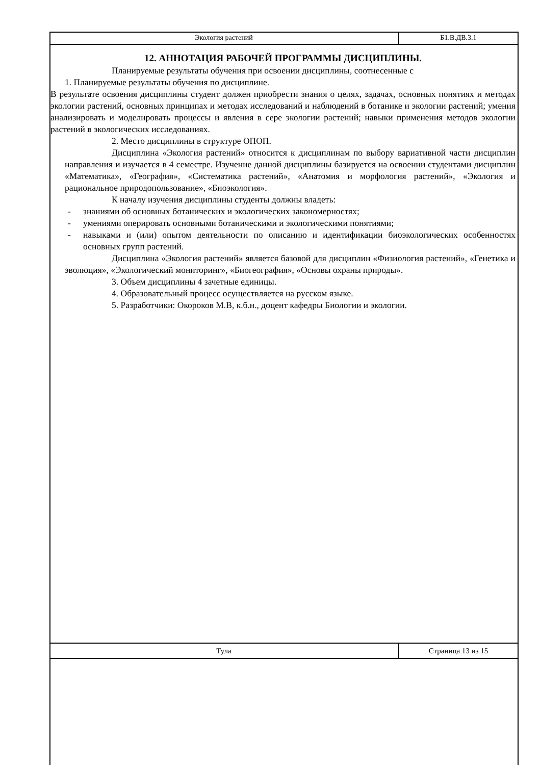Экология растений Б1.В.ДВ.3.1
12. АННОТАЦИЯ РАБОЧЕЙ ПРОГРАММЫ ДИСЦИПЛИНЫ.
Планируемые результаты обучения при освоении дисциплины, соотнесенные с
1. Планируемые результаты обучения по дисциплине.
В результате освоения дисциплины студент должен приобрести знания о целях, задачах, основных понятиях и методах экологии растений, основных принципах и методах исследований и наблюдений в ботанике и экологии растений; умения анализировать и моделировать процессы и явления в сере экологии растений; навыки применения методов экологии растений в экологических исследованиях.
2. Место дисциплины в структуре ОПОП.
Дисциплина «Экология растений» относится к дисциплинам по выбору вариативной части дисциплин направления и изучается в 4 семестре. Изучение данной дисциплины базируется на освоении студентами дисциплин «Математика», «География», «Систематика растений», «Анатомия и морфология растений», «Экология и рациональное природопользование», «Биоэкология».
К началу изучения дисциплины студенты должны владеть:
- знаниями об основных ботанических и экологических закономерностях;
- умениями оперировать основными ботаническими и экологическими понятиями;
- навыками и (или) опытом деятельности по описанию и идентификации биоэкологических особенностях основных групп растений.
Дисциплина «Экология растений» является базовой для дисциплин «Физиология растений», «Генетика и эволюция», «Экологический мониторинг», «Биогеография», «Основы охраны природы».
3. Объем дисциплины 4 зачетные единицы.
4. Образовательный процесс осуществляется на русском языке.
5. Разработчики: Окороков М.В, к.б.н., доцент кафедры Биологии и экологии.
Тула Страница 13 из 15